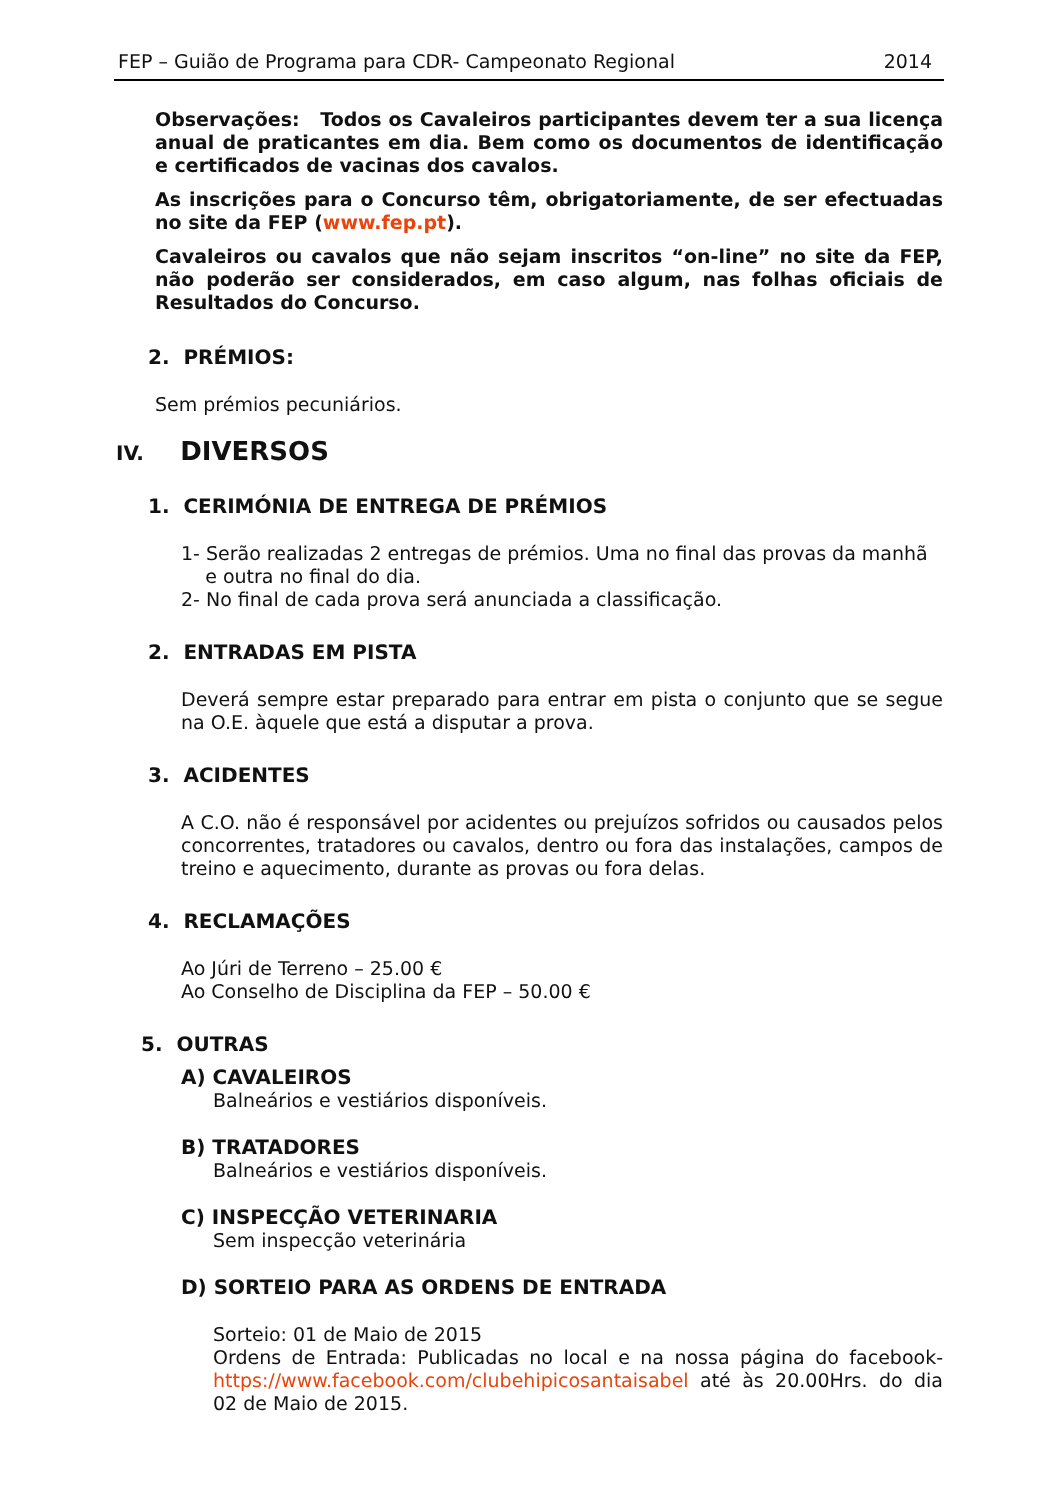FEP – Guião de Programa para CDR- Campeonato Regional 2014
Observações: Todos os Cavaleiros participantes devem ter a sua licença anual de praticantes em dia. Bem como os documentos de identificação e certificados de vacinas dos cavalos.
As inscrições para o Concurso têm, obrigatoriamente, de ser efectuadas no site da FEP (www.fep.pt).
Cavaleiros ou cavalos que não sejam inscritos “on-line” no site da FEP, não poderão ser considerados, em caso algum, nas folhas oficiais de Resultados do Concurso.
2. PRÉMIOS:
Sem prémios pecuniários.
IV. DIVERSOS
1. CERIMÓNIA DE ENTREGA DE PRÉMIOS
1- Serão realizadas 2 entregas de prémios. Uma no final das provas da manhã
e outra no final do dia.
2- No final de cada prova será anunciada a classificação.
2. ENTRADAS EM PISTA
Deverá sempre estar preparado para entrar em pista o conjunto que se segue na O.E. àquele que está a disputar a prova.
3. ACIDENTES
A C.O. não é responsável por acidentes ou prejuízos sofridos ou causados pelos concorrentes, tratadores ou cavalos, dentro ou fora das instalações, campos de treino e aquecimento, durante as provas ou fora delas.
4. RECLAMAÇÕES
Ao Júri de Terreno – 25.00 €
Ao Conselho de Disciplina da FEP – 50.00 €
5. OUTRAS
A) CAVALEIROS
Balneários e vestiários disponíveis.
B) TRATADORES
Balneários e vestiários disponíveis.
C) INSPECÇÃO VETERINARIA
Sem inspecção veterinária
D) SORTEIO PARA AS ORDENS DE ENTRADA
Sorteio: 01 de Maio de 2015
Ordens de Entrada: Publicadas no local e na nossa página do facebook- https://www.facebook.com/clubehipicosantaisabel até às 20.00Hrs. do dia 02 de Maio de 2015.